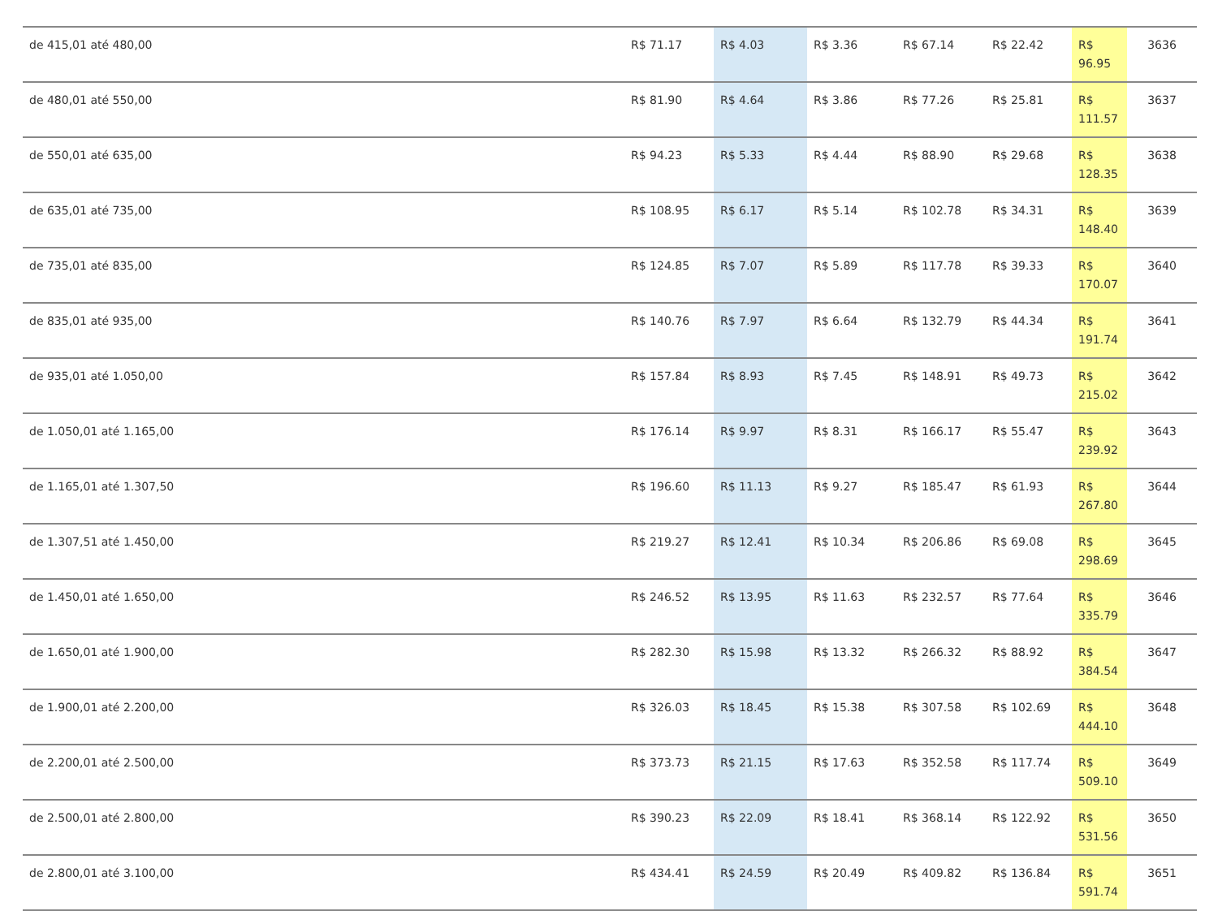| de 415,01 até 480,00 | R$ 71.17 | R$ 4.03 | R$ 3.36 | R$ 67.14 | R$ 22.42 | R$ 96.95 | 3636 |
| de 480,01 até 550,00 | R$ 81.90 | R$ 4.64 | R$ 3.86 | R$ 77.26 | R$ 25.81 | R$ 111.57 | 3637 |
| de 550,01 até 635,00 | R$ 94.23 | R$ 5.33 | R$ 4.44 | R$ 88.90 | R$ 29.68 | R$ 128.35 | 3638 |
| de 635,01 até 735,00 | R$ 108.95 | R$ 6.17 | R$ 5.14 | R$ 102.78 | R$ 34.31 | R$ 148.40 | 3639 |
| de 735,01 até 835,00 | R$ 124.85 | R$ 7.07 | R$ 5.89 | R$ 117.78 | R$ 39.33 | R$ 170.07 | 3640 |
| de 835,01 até 935,00 | R$ 140.76 | R$ 7.97 | R$ 6.64 | R$ 132.79 | R$ 44.34 | R$ 191.74 | 3641 |
| de 935,01 até 1.050,00 | R$ 157.84 | R$ 8.93 | R$ 7.45 | R$ 148.91 | R$ 49.73 | R$ 215.02 | 3642 |
| de 1.050,01 até 1.165,00 | R$ 176.14 | R$ 9.97 | R$ 8.31 | R$ 166.17 | R$ 55.47 | R$ 239.92 | 3643 |
| de 1.165,01 até 1.307,50 | R$ 196.60 | R$ 11.13 | R$ 9.27 | R$ 185.47 | R$ 61.93 | R$ 267.80 | 3644 |
| de 1.307,51 até 1.450,00 | R$ 219.27 | R$ 12.41 | R$ 10.34 | R$ 206.86 | R$ 69.08 | R$ 298.69 | 3645 |
| de 1.450,01 até 1.650,00 | R$ 246.52 | R$ 13.95 | R$ 11.63 | R$ 232.57 | R$ 77.64 | R$ 335.79 | 3646 |
| de 1.650,01 até 1.900,00 | R$ 282.30 | R$ 15.98 | R$ 13.32 | R$ 266.32 | R$ 88.92 | R$ 384.54 | 3647 |
| de 1.900,01 até 2.200,00 | R$ 326.03 | R$ 18.45 | R$ 15.38 | R$ 307.58 | R$ 102.69 | R$ 444.10 | 3648 |
| de 2.200,01 até 2.500,00 | R$ 373.73 | R$ 21.15 | R$ 17.63 | R$ 352.58 | R$ 117.74 | R$ 509.10 | 3649 |
| de 2.500,01 até 2.800,00 | R$ 390.23 | R$ 22.09 | R$ 18.41 | R$ 368.14 | R$ 122.92 | R$ 531.56 | 3650 |
| de 2.800,01 até 3.100,00 | R$ 434.41 | R$ 24.59 | R$ 20.49 | R$ 409.82 | R$ 136.84 | R$ 591.74 | 3651 |